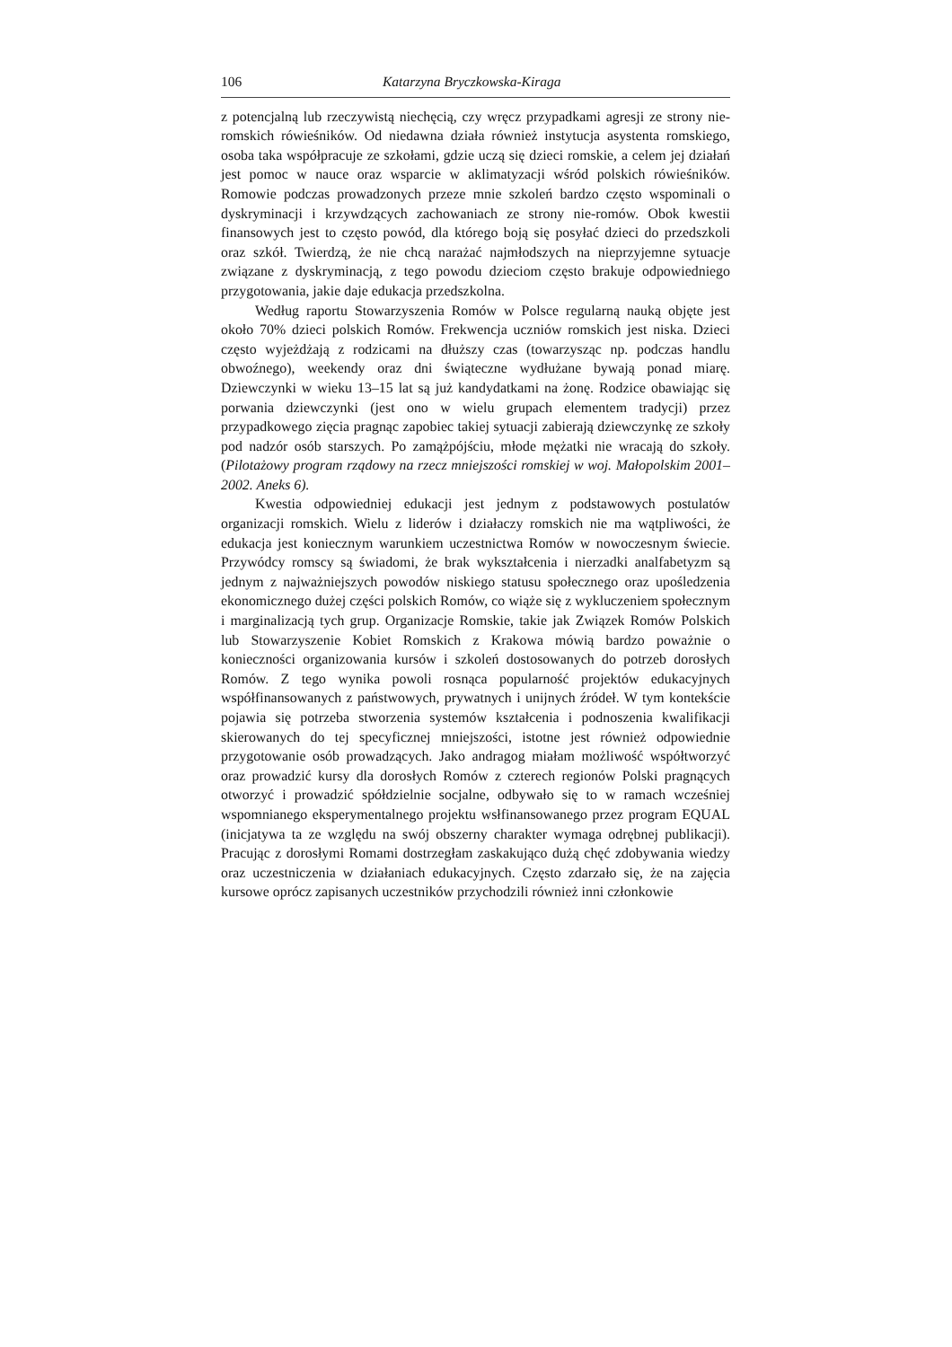106 Katarzyna Bryczkowska-Kiraga
z potencjalną lub rzeczywistą niechęcią, czy wręcz przypadkami agresji ze strony nie-romskich rówieśników. Od niedawna działa również instytucja asystenta romskiego, osoba taka współpracuje ze szkołami, gdzie uczą się dzieci romskie, a celem jej działań jest pomoc w nauce oraz wsparcie w aklimatyzacji wśród polskich rówieśników. Romowie podczas prowadzonych przeze mnie szkoleń bardzo często wspominali o dyskryminacji i krzywdzących zachowaniach ze strony nie-romów. Obok kwestii finansowych jest to często powód, dla którego boją się posyłać dzieci do przedszkoli oraz szkół. Twierdzą, że nie chcą narażać najmłodszych na nieprzyjemne sytuacje związane z dyskryminacją, z tego powodu dzieciom często brakuje odpowiedniego przygotowania, jakie daje edukacja przedszkolna.
Według raportu Stowarzyszenia Romów w Polsce regularną nauką objęte jest około 70% dzieci polskich Romów. Frekwencja uczniów romskich jest niska. Dzieci często wyjeżdżają z rodzicami na dłuższy czas (towarzysząc np. podczas handlu obwoźnego), weekendy oraz dni świąteczne wydłużane bywają ponad miarę. Dziewczynki w wieku 13–15 lat są już kandydatkami na żonę. Rodzice obawiając się porwania dziewczynki (jest ono w wielu grupach elementem tradycji) przez przypadkowego zięcia pragnąc zapobiec takiej sytuacji zabierają dziewczynkę ze szkoły pod nadzór osób starszych. Po zamążpójściu, młode mężatki nie wracają do szkoły. (Pilotażowy program rządowy na rzecz mniejszości romskiej w woj. Małopolskim 2001–2002. Aneks 6).
Kwestia odpowiedniej edukacji jest jednym z podstawowych postulatów organizacji romskich. Wielu z liderów i działaczy romskich nie ma wątpliwości, że edukacja jest koniecznym warunkiem uczestnictwa Romów w nowoczesnym świecie. Przywódcy romscy są świadomi, że brak wykształcenia i nierzadki analfabetyzm są jednym z najważniejszych powodów niskiego statusu społecznego oraz upośledzenia ekonomicznego dużej części polskich Romów, co wiąże się z wykluczeniem społecznym i marginalizacją tych grup. Organizacje Romskie, takie jak Związek Romów Polskich lub Stowarzyszenie Kobiet Romskich z Krakowa mówią bardzo poważnie o konieczności organizowania kursów i szkoleń dostosowanych do potrzeb dorosłych Romów. Z tego wynika powoli rosnąca popularność projektów edukacyjnych współfinansowanych z państwowych, prywatnych i unijnych źródeł. W tym kontekście pojawia się potrzeba stworzenia systemów kształcenia i podnoszenia kwalifikacji skierowanych do tej specyficznej mniejszości, istotne jest również odpowiednie przygotowanie osób prowadzących. Jako andragog miałam możliwość współtworzyć oraz prowadzić kursy dla dorosłych Romów z czterech regionów Polski pragnących otworzyć i prowadzić spółdzielnie socjalne, odbywało się to w ramach wcześniej wspomnianego eksperymentalnego projektu wsłfinansowanego przez program EQUAL (inicjatywa ta ze względu na swój obszerny charakter wymaga odrębnej publikacji). Pracując z dorosłymi Romami dostrzegłam zaskakująco dużą chęć zdobywania wiedzy oraz uczestniczenia w działaniach edukacyjnych. Często zdarzało się, że na zajęcia kursowe oprócz zapisanych uczestników przychodzili również inni członkowie